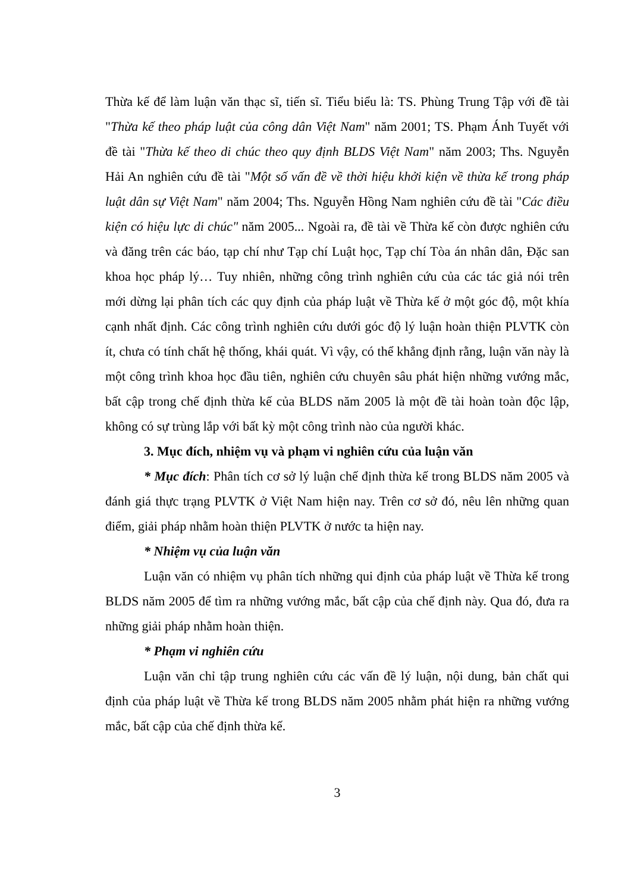Thừa kế để làm luận văn thạc sĩ, tiến sĩ. Tiểu biểu là: TS. Phùng Trung Tập với đề tài "Thừa kế theo pháp luật của công dân Việt Nam" năm 2001; TS. Phạm Ánh Tuyết với đề tài "Thừa kế theo di chúc theo quy định BLDS Việt Nam" năm 2003; Ths. Nguyễn Hải An nghiên cứu đề tài "Một số vấn đề về thời hiệu khởi kiện về thừa kế trong pháp luật dân sự Việt Nam" năm 2004; Ths. Nguyễn Hồng Nam nghiên cứu đề tài "Các điều kiện có hiệu lực di chúc" năm 2005... Ngoài ra, đề tài về Thừa kế còn được nghiên cứu và đăng trên các báo, tạp chí như Tạp chí Luật học, Tạp chí Tòa án nhân dân, Đặc san khoa học pháp lý… Tuy nhiên, những công trình nghiên cứu của các tác giả nói trên mới dừng lại phân tích các quy định của pháp luật về Thừa kế ở một góc độ, một khía cạnh nhất định. Các công trình nghiên cứu dưới góc độ lý luận hoàn thiện PLVTK còn ít, chưa có tính chất hệ thống, khái quát. Vì vậy, có thể khẳng định rằng, luận văn này là một công trình khoa học đầu tiên, nghiên cứu chuyên sâu phát hiện những vướng mắc, bất cập trong chế định thừa kế của BLDS năm 2005 là một đề tài hoàn toàn độc lập, không có sự trùng lắp với bất kỳ một công trình nào của người khác.
3. Mục đích, nhiệm vụ và phạm vi nghiên cứu của luận văn
* Mục đích: Phân tích cơ sở lý luận chế định thừa kế trong BLDS năm 2005 và đánh giá thực trạng PLVTK ở Việt Nam hiện nay. Trên cơ sở đó, nêu lên những quan điểm, giải pháp nhằm hoàn thiện PLVTK ở nước ta hiện nay.
* Nhiệm vụ của luận văn
Luận văn có nhiệm vụ phân tích những qui định của pháp luật về Thừa kế trong BLDS năm 2005 để tìm ra những vướng mắc, bất cập của chế định này. Qua đó, đưa ra những giải pháp nhằm hoàn thiện.
* Phạm vi nghiên cứu
Luận văn chỉ tập trung nghiên cứu các vấn đề lý luận, nội dung, bản chất qui định của pháp luật về Thừa kế trong BLDS năm 2005 nhằm phát hiện ra những vướng mắc, bất cập của chế định thừa kế.
3